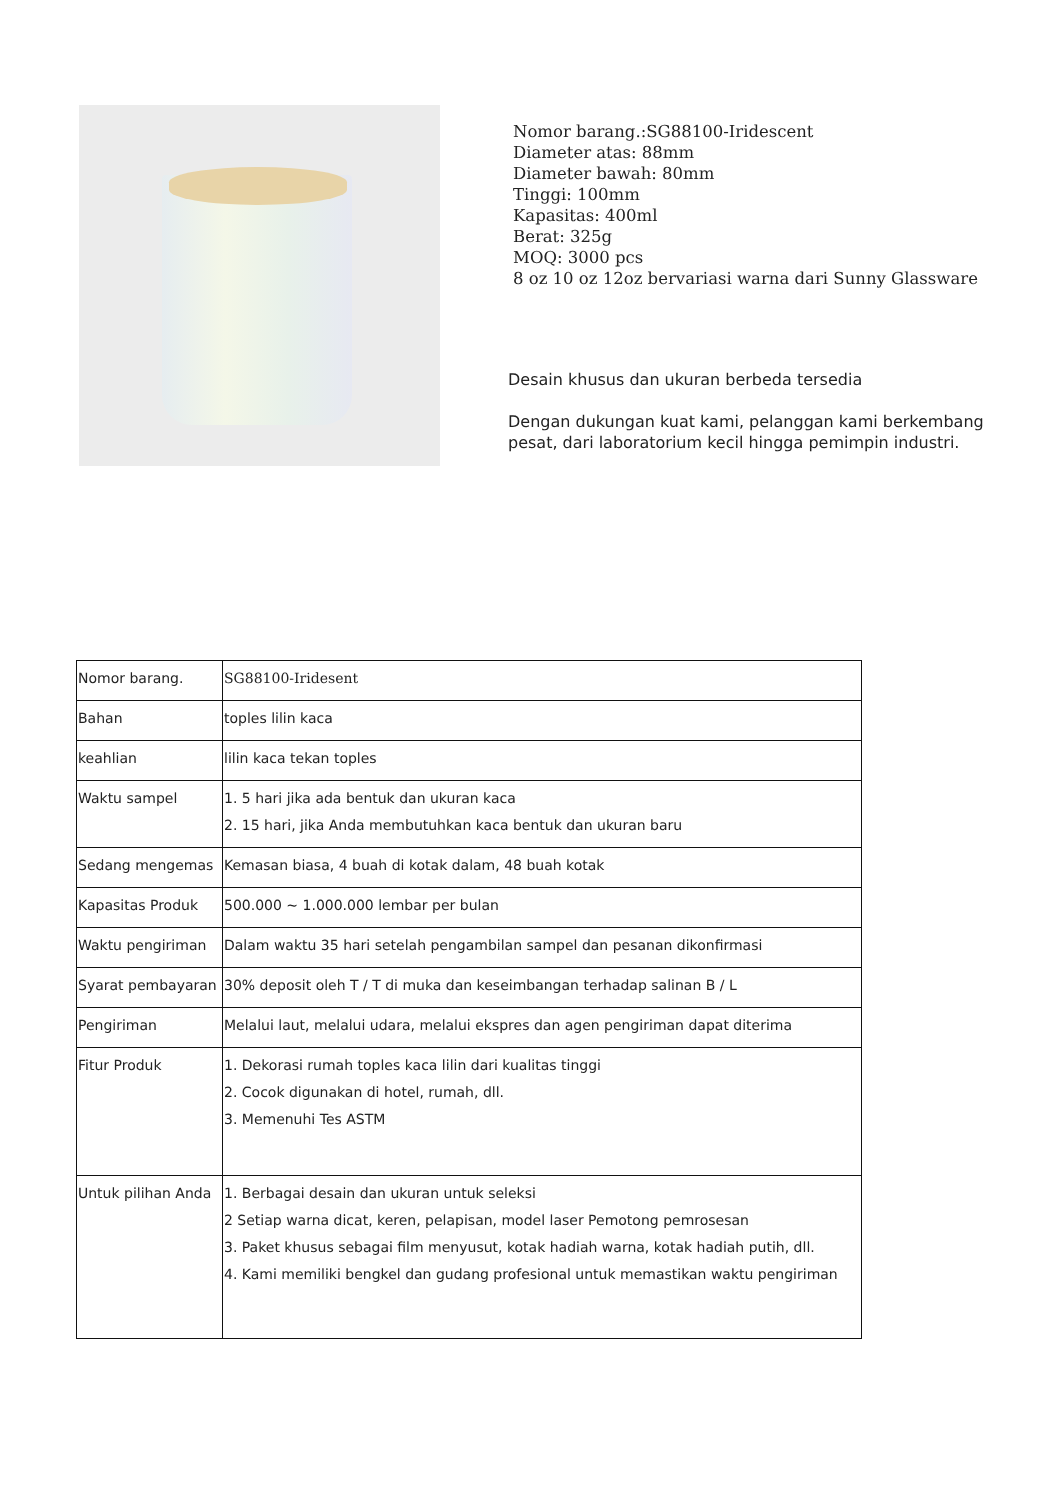Nomor barang.:SG88100-Iridescent
Diameter atas: 88mm
Diameter bawah: 80mm
Tinggi: 100mm
Kapasitas: 400ml
Berat: 325g
MOQ: 3000 pcs
8 oz 10 oz 12oz bervariasi warna dari Sunny Glassware
Desain khusus dan ukuran berbeda tersedia
Dengan dukungan kuat kami, pelanggan kami berkembang
pesat, dari laboratorium kecil hingga pemimpin industri.
| Nomor barang. | SG88100-Iridesent |
| Bahan | toples lilin kaca |
| keahlian | lilin kaca tekan toples |
| Waktu sampel | 1. 5 hari jika ada bentuk dan ukuran kaca 2. 15 hari, jika Anda membutuhkan kaca bentuk dan ukuran baru |
| Sedang mengemas | Kemasan biasa, 4 buah di kotak dalam, 48 buah kotak |
| Kapasitas Produk | 500.000 ~ 1.000.000 lembar per bulan |
| Waktu pengiriman | Dalam waktu 35 hari setelah pengambilan sampel dan pesanan dikonfirmasi |
| Syarat pembayaran | 30% deposit oleh T / T di muka dan keseimbangan terhadap salinan B / L |
| Pengiriman | Melalui laut, melalui udara, melalui ekspres dan agen pengiriman dapat diterima |
| Fitur Produk | 1. Dekorasi rumah toples kaca lilin dari kualitas tinggi 2. Cocok digunakan di hotel, rumah, dll. 3. Memenuhi Tes ASTM |
| Untuk pilihan Anda | 1. Berbagai desain dan ukuran untuk seleksi 2 Setiap warna dicat, keren, pelapisan, model laser Pemotong pemrosesan 3. Paket khusus sebagai film menyusut, kotak hadiah warna, kotak hadiah putih, dll. 4. Kami memiliki bengkel dan gudang profesional untuk memastikan waktu pengiriman |